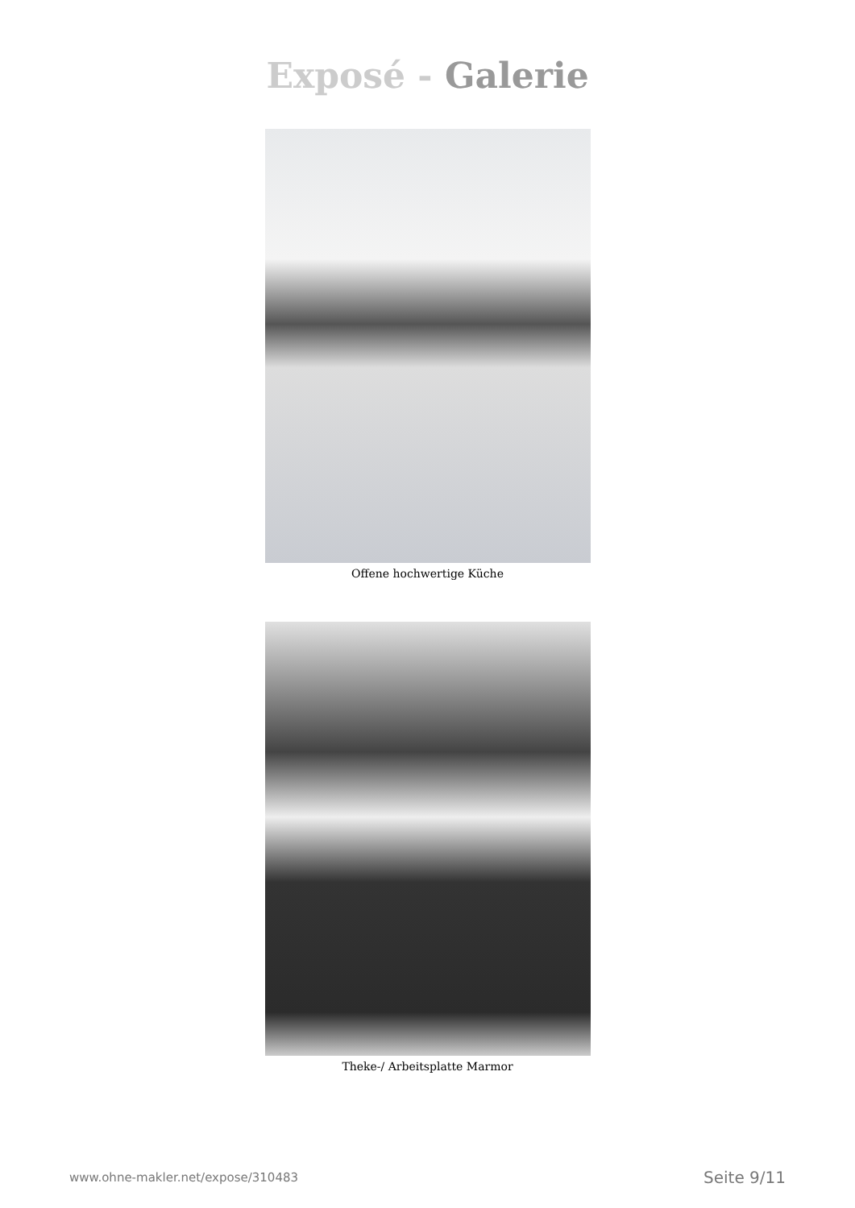Exposé - Galerie
Offene hochwertige Küche
Theke-/ Arbeitsplatte Marmor
www.ohne-makler.net/expose/310483 Seite 9/11